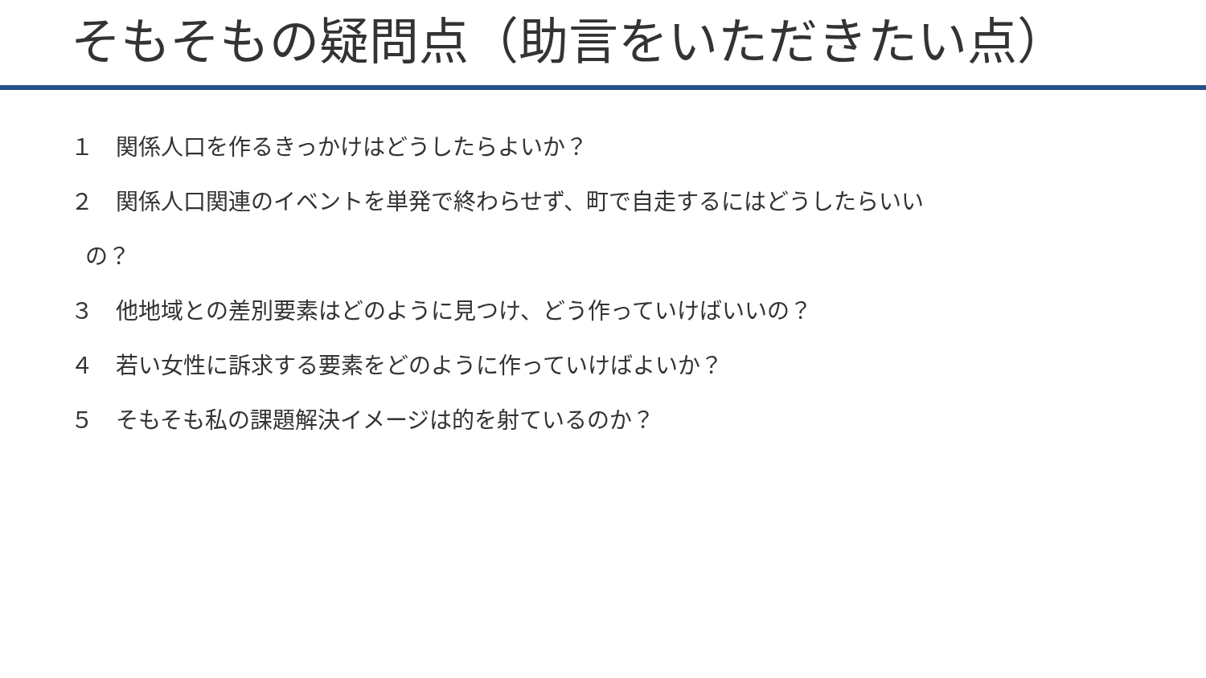そもそもの疑問点（助言をいただきたい点）
１　関係人口を作るきっかけはどうしたらよいか？
２　関係人口関連のイベントを単発で終わらせず、町で自走するにはどうしたらいい
の？
３　他地域との差別要素はどのように見つけ、どう作っていけばいいの？
４　若い女性に訴求する要素をどのように作っていけばよいか？
５　そもそも私の課題解決イメージは的を射ているのか？